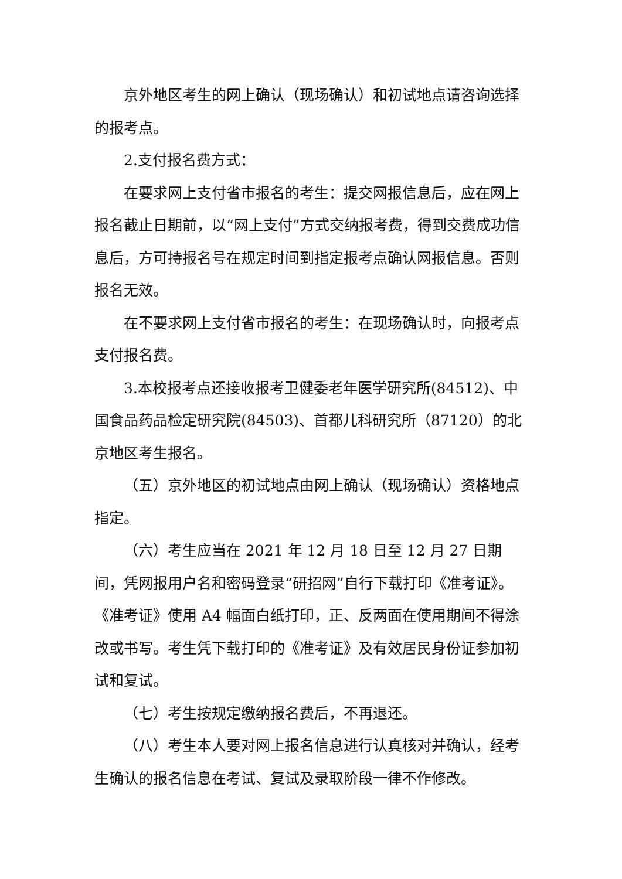京外地区考生的网上确认（现场确认）和初试地点请咨询选择的报考点。
2.支付报名费方式：
在要求网上支付省市报名的考生：提交网报信息后，应在网上报名截止日期前，以“网上支付”方式交纳报考费，得到交费成功信息后，方可持报名号在规定时间到指定报考点确认网报信息。否则报名无效。
在不要求网上支付省市报名的考生：在现场确认时，向报考点支付报名费。
3.本校报考点还接收报考卫健委老年医学研究所(84512)、中国食品药品检定研究院(84503)、首都儿科研究所（87120）的北京地区考生报名。
（五）京外地区的初试地点由网上确认（现场确认）资格地点指定。
（六）考生应当在 2021 年 12 月 18 日至 12 月 27 日期间，凭网报用户名和密码登录“研招网”自行下载打印《准考证》。《准考证》使用 A4 幅面白纸打印，正、反两面在使用期间不得涂改或书写。考生凭下载打印的《准考证》及有效居民身份证参加初试和复试。
（七）考生按规定缴纳报名费后，不再退还。
（八）考生本人要对网上报名信息进行认真核对并确认，经考生确认的报名信息在考试、复试及录取阶段一律不作修改。